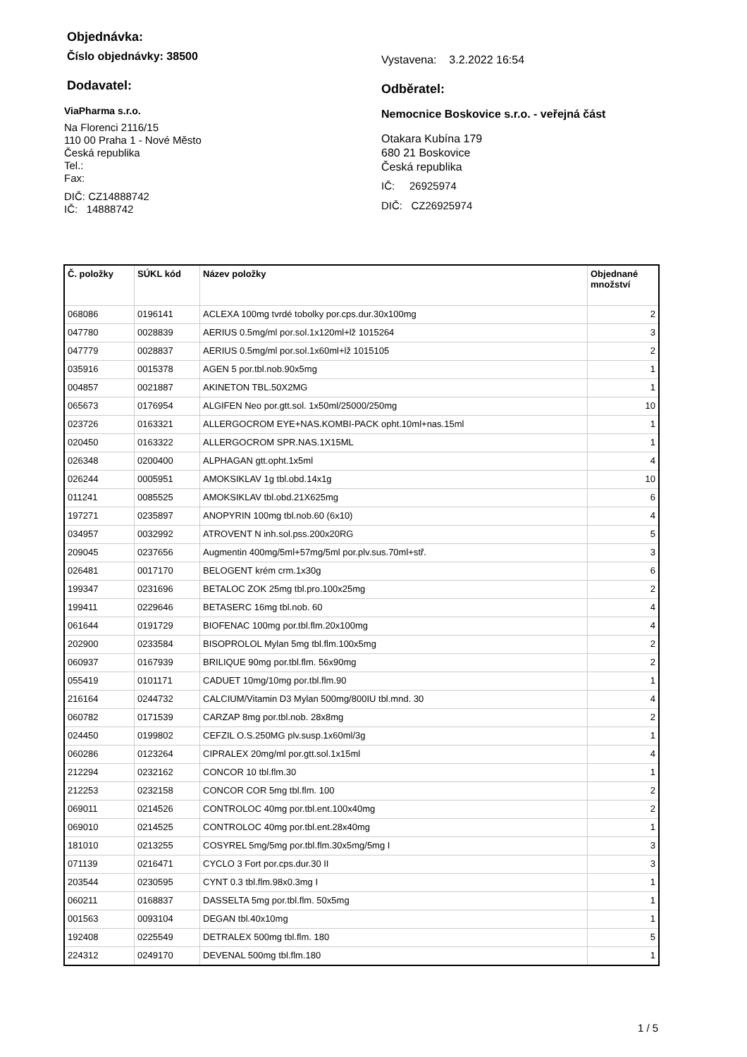Objednávka:
Číslo objednávky: 38500
Dodavatel:
ViaPharma s.r.o.
Na Florenci 2116/15
110 00 Praha 1 - Nové Město
Česká republika
Tel.:
Fax:
DIČ: CZ14888742
IČ: 14888742
Vystavena: 3.2.2022 16:54
Odběratel:
Nemocnice Boskovice s.r.o. - veřejná část
Otakara Kubína 179
680 21 Boskovice
Česká republika
IČ: 26925974
DIČ: CZ26925974
| Č. položky | SÚKL kód | Název položky | Objednané množství |
| --- | --- | --- | --- |
| 068086 | 0196141 | ACLEXA 100mg tvrdé tobolky por.cps.dur.30x100mg | 2 |
| 047780 | 0028839 | AERIUS 0.5mg/ml por.sol.1x120ml+lž 1015264 | 3 |
| 047779 | 0028837 | AERIUS 0.5mg/ml por.sol.1x60ml+lž 1015105 | 2 |
| 035916 | 0015378 | AGEN 5 por.tbl.nob.90x5mg | 1 |
| 004857 | 0021887 | AKINETON TBL.50X2MG | 1 |
| 065673 | 0176954 | ALGIFEN Neo por.gtt.sol. 1x50ml/25000/250mg | 10 |
| 023726 | 0163321 | ALLERGOCROM EYE+NAS.KOMBI-PACK opht.10ml+nas.15ml | 1 |
| 020450 | 0163322 | ALLERGOCROM SPR.NAS.1X15ML | 1 |
| 026348 | 0200400 | ALPHAGAN gtt.opht.1x5ml | 4 |
| 026244 | 0005951 | AMOKSIKLAV 1g tbl.obd.14x1g | 10 |
| 011241 | 0085525 | AMOKSIKLAV tbl.obd.21X625mg | 6 |
| 197271 | 0235897 | ANOPYRIN 100mg tbl.nob.60 (6x10) | 4 |
| 034957 | 0032992 | ATROVENT N inh.sol.pss.200x20RG | 5 |
| 209045 | 0237656 | Augmentin 400mg/5ml+57mg/5ml por.plv.sus.70ml+stř. | 3 |
| 026481 | 0017170 | BELOGENT krém crm.1x30g | 6 |
| 199347 | 0231696 | BETALOC ZOK 25mg tbl.pro.100x25mg | 2 |
| 199411 | 0229646 | BETASERC 16mg tbl.nob. 60 | 4 |
| 061644 | 0191729 | BIOFENAC 100mg por.tbl.flm.20x100mg | 4 |
| 202900 | 0233584 | BISOPROLOL Mylan 5mg tbl.flm.100x5mg | 2 |
| 060937 | 0167939 | BRILIQUE 90mg por.tbl.flm. 56x90mg | 2 |
| 055419 | 0101171 | CADUET 10mg/10mg por.tbl.flm.90 | 1 |
| 216164 | 0244732 | CALCIUM/Vitamin D3 Mylan 500mg/800IU tbl.mnd. 30 | 4 |
| 060782 | 0171539 | CARZAP 8mg por.tbl.nob. 28x8mg | 2 |
| 024450 | 0199802 | CEFZIL O.S.250MG plv.susp.1x60ml/3g | 1 |
| 060286 | 0123264 | CIPRALEX 20mg/ml por.gtt.sol.1x15ml | 4 |
| 212294 | 0232162 | CONCOR 10 tbl.flm.30 | 1 |
| 212253 | 0232158 | CONCOR COR 5mg tbl.flm. 100 | 2 |
| 069011 | 0214526 | CONTROLOC 40mg por.tbl.ent.100x40mg | 2 |
| 069010 | 0214525 | CONTROLOC 40mg por.tbl.ent.28x40mg | 1 |
| 181010 | 0213255 | COSYREL 5mg/5mg por.tbl.flm.30x5mg/5mg I | 3 |
| 071139 | 0216471 | CYCLO 3 Fort por.cps.dur.30 II | 3 |
| 203544 | 0230595 | CYNT 0.3 tbl.flm.98x0.3mg I | 1 |
| 060211 | 0168837 | DASSELTA 5mg por.tbl.flm. 50x5mg | 1 |
| 001563 | 0093104 | DEGAN tbl.40x10mg | 1 |
| 192408 | 0225549 | DETRALEX 500mg tbl.flm. 180 | 5 |
| 224312 | 0249170 | DEVENAL 500mg tbl.flm.180 | 1 |
1 / 5